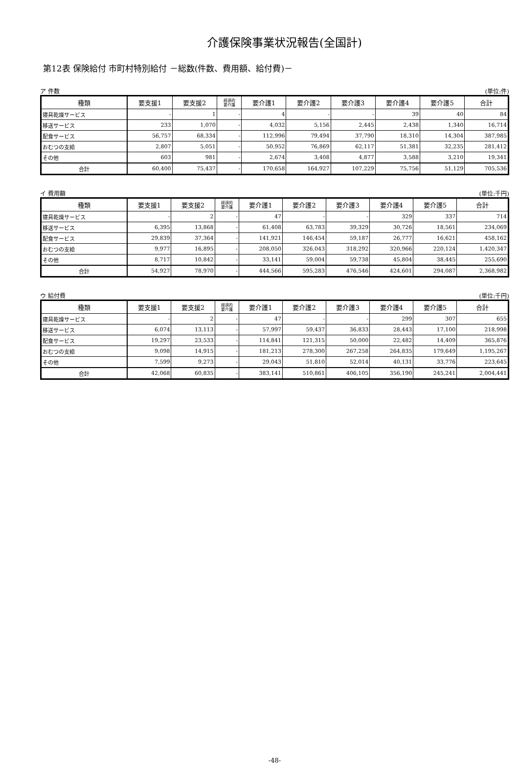介護保険事業状況報告(全国計)
第12表 保険給付 市町村特別給付 －総数(件数、費用額、給付費)－
ア 件数 (単位:件)
| 種類 | 要支援1 | 要支援2 | 経過的 要介護 | 要介護1 | 要介護2 | 要介護3 | 要介護4 | 要介護5 | 合計 |
| --- | --- | --- | --- | --- | --- | --- | --- | --- | --- |
| 寝具乾燥サービス | - | 1 | - | 4 | - | - | 39 | 40 | 84 |
| 移送サービス | 233 | 1,070 | - | 4,032 | 5,156 | 2,445 | 2,438 | 1,340 | 16,714 |
| 配食サービス | 56,757 | 68,334 | - | 112,996 | 79,494 | 37,790 | 18,310 | 14,304 | 387,985 |
| おむつの支給 | 2,807 | 5,051 | - | 50,952 | 76,869 | 62,117 | 51,381 | 32,235 | 281,412 |
| その他 | 603 | 981 | - | 2,674 | 3,408 | 4,877 | 3,588 | 3,210 | 19,341 |
| 合計 | 60,400 | 75,437 | - | 170,658 | 164,927 | 107,229 | 75,756 | 51,129 | 705,536 |
イ 費用額 (単位:千円)
| 種類 | 要支援1 | 要支援2 | 経過的 要介護 | 要介護1 | 要介護2 | 要介護3 | 要介護4 | 要介護5 | 合計 |
| --- | --- | --- | --- | --- | --- | --- | --- | --- | --- |
| 寝具乾燥サービス | - | 2 | - | 47 | - | - | 329 | 337 | 714 |
| 移送サービス | 6,395 | 13,868 | - | 61,408 | 63,783 | 39,329 | 30,726 | 18,561 | 234,069 |
| 配食サービス | 29,839 | 37,364 | - | 141,921 | 146,454 | 59,187 | 26,777 | 16,621 | 458,162 |
| おむつの支給 | 9,977 | 16,895 | - | 208,050 | 326,043 | 318,292 | 320,966 | 220,124 | 1,420,347 |
| その他 | 8,717 | 10,842 | - | 33,141 | 59,004 | 59,738 | 45,804 | 38,445 | 255,690 |
| 合計 | 54,927 | 78,970 | - | 444,566 | 595,283 | 476,546 | 424,601 | 294,087 | 2,368,982 |
ウ 給付費 (単位:千円)
| 種類 | 要支援1 | 要支援2 | 経過的 要介護 | 要介護1 | 要介護2 | 要介護3 | 要介護4 | 要介護5 | 合計 |
| --- | --- | --- | --- | --- | --- | --- | --- | --- | --- |
| 寝具乾燥サービス | - | 2 | - | 47 | - | - | 299 | 307 | 655 |
| 移送サービス | 6,074 | 13,113 | - | 57,997 | 59,437 | 36,833 | 28,443 | 17,100 | 218,998 |
| 配食サービス | 19,297 | 23,533 | - | 114,841 | 121,315 | 50,000 | 22,482 | 14,409 | 365,876 |
| おむつの支給 | 9,098 | 14,915 | - | 181,213 | 278,300 | 267,258 | 264,835 | 179,649 | 1,195,267 |
| その他 | 7,599 | 9,273 | - | 29,043 | 51,810 | 52,014 | 40,131 | 33,776 | 223,645 |
| 合計 | 42,068 | 60,835 | - | 383,141 | 510,861 | 406,105 | 356,190 | 245,241 | 2,004,441 |
-48-